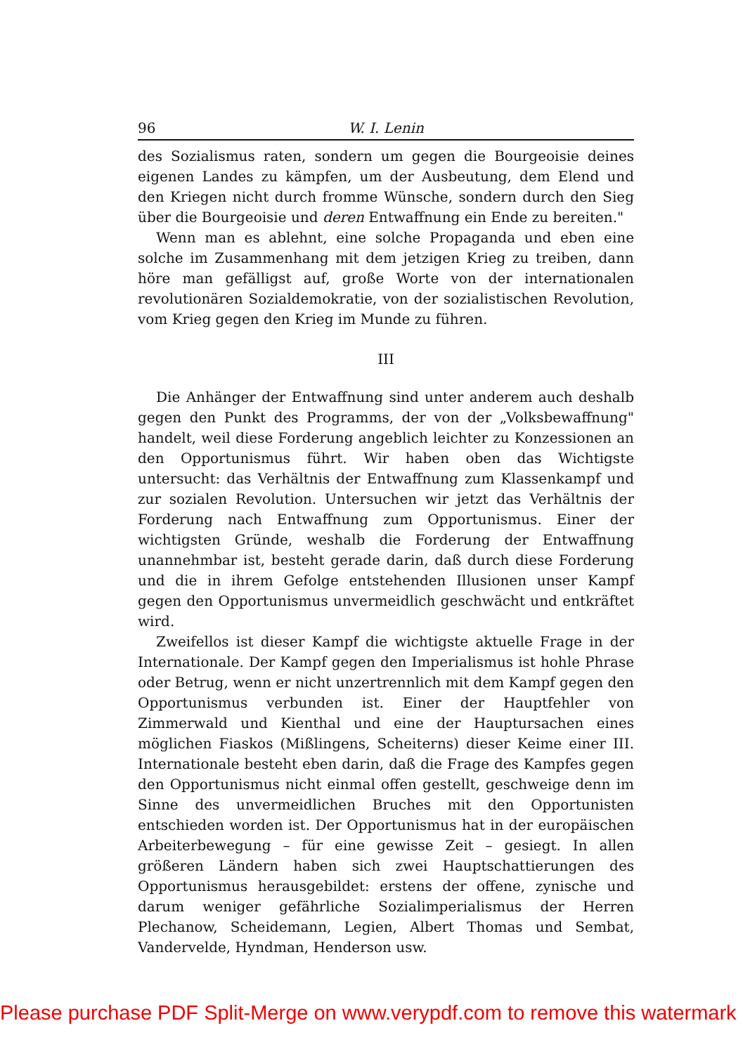96 W. I. Lenin
des Sozialismus raten, sondern um gegen die Bourgeoisie deines eigenen Landes zu kämpfen, um der Ausbeutung, dem Elend und den Kriegen nicht durch fromme Wünsche, sondern durch den Sieg über die Bourgeoisie und deren Entwaffnung ein Ende zu bereiten."
Wenn man es ablehnt, eine solche Propaganda und eben eine solche im Zusammenhang mit dem jetzigen Krieg zu treiben, dann höre man gefälligst auf, große Worte von der internationalen revolutionären Sozialdemokratie, von der sozialistischen Revolution, vom Krieg gegen den Krieg im Munde zu führen.
III
Die Anhänger der Entwaffnung sind unter anderem auch deshalb gegen den Punkt des Programms, der von der „Volksbewaffnung" handelt, weil diese Forderung angeblich leichter zu Konzessionen an den Opportunismus führt. Wir haben oben das Wichtigste untersucht: das Verhältnis der Entwaffnung zum Klassenkampf und zur sozialen Revolution. Untersuchen wir jetzt das Verhältnis der Forderung nach Entwaffnung zum Opportunismus. Einer der wichtigsten Gründe, weshalb die Forderung der Entwaffnung unannehmbar ist, besteht gerade darin, daß durch diese Forderung und die in ihrem Gefolge entstehenden Illusionen unser Kampf gegen den Opportunismus unvermeidlich geschwächt und entkräftet wird.
Zweifellos ist dieser Kampf die wichtigste aktuelle Frage in der Internationale. Der Kampf gegen den Imperialismus ist hohle Phrase oder Betrug, wenn er nicht unzertrennlich mit dem Kampf gegen den Opportunismus verbunden ist. Einer der Hauptfehler von Zimmerwald und Kienthal und eine der Hauptursachen eines möglichen Fiaskos (Mißlingens, Scheiterns) dieser Keime einer III. Internationale besteht eben darin, daß die Frage des Kampfes gegen den Opportunismus nicht einmal offen gestellt, geschweige denn im Sinne des unvermeidlichen Bruches mit den Opportunisten entschieden worden ist. Der Opportunismus hat in der europäischen Arbeiterbewegung – für eine gewisse Zeit – gesiegt. In allen größeren Ländern haben sich zwei Hauptschattierungen des Opportunismus herausgebildet: erstens der offene, zynische und darum weniger gefährliche Sozialimperialismus der Herren Plechanow, Scheidemann, Legien, Albert Thomas und Sembat, Vandervelde, Hyndman, Henderson usw.
Please purchase PDF Split-Merge on www.verypdf.com to remove this watermark